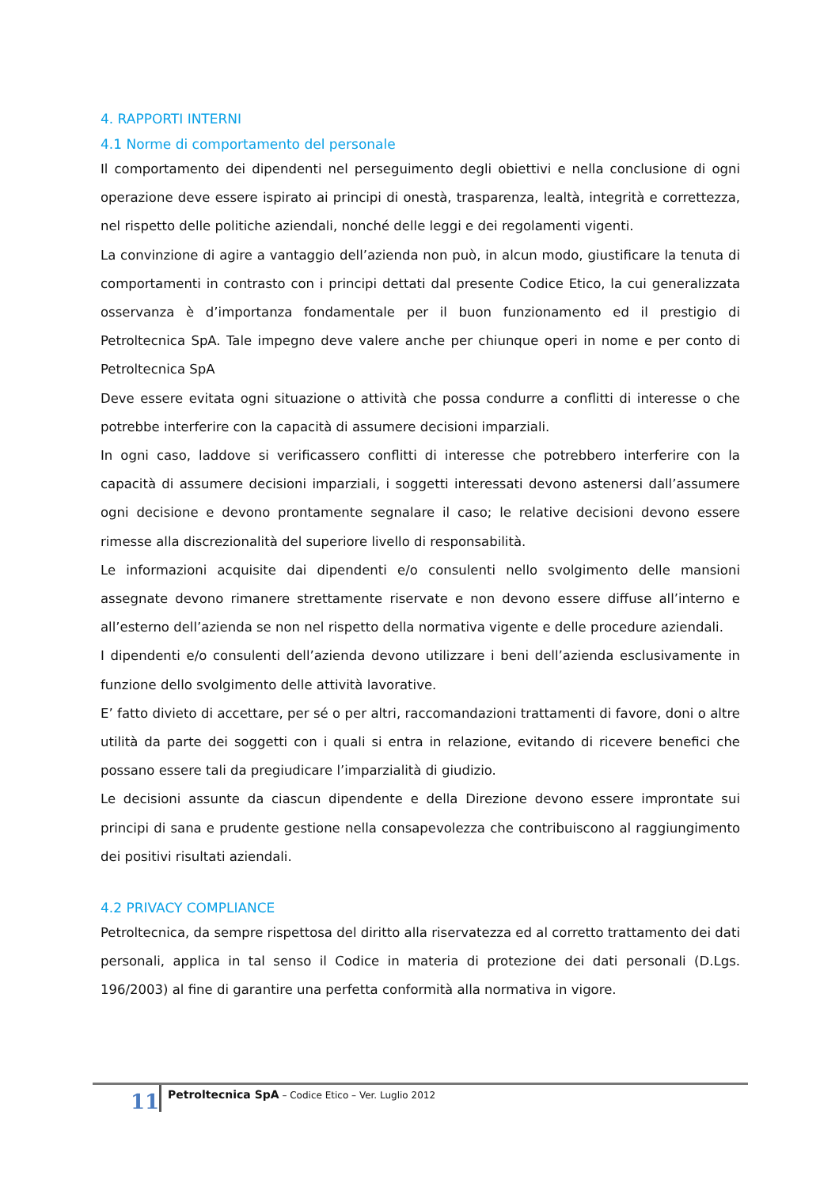4. RAPPORTI INTERNI
4.1 Norme di comportamento del personale
Il comportamento dei dipendenti nel perseguimento degli obiettivi e nella conclusione di ogni operazione deve essere ispirato ai principi di onestà, trasparenza, lealtà, integrità e correttezza, nel rispetto delle politiche aziendali, nonché delle leggi e dei regolamenti vigenti.
La convinzione di agire a vantaggio dell’azienda non può, in alcun modo, giustificare la tenuta di comportamenti in contrasto con i principi dettati dal presente Codice Etico, la cui generalizzata osservanza è d’importanza fondamentale per il buon funzionamento ed il prestigio di Petroltecnica SpA. Tale impegno deve valere anche per chiunque operi in nome e per conto di Petroltecnica SpA
Deve essere evitata ogni situazione o attività che possa condurre a conflitti di interesse o che potrebbe interferire con la capacità di assumere decisioni imparziali.
In ogni caso, laddove si verificassero conflitti di interesse che potrebbero interferire con la capacità di assumere decisioni imparziali, i soggetti interessati devono astenersi dall’assumere ogni decisione e devono prontamente segnalare il caso; le relative decisioni devono essere rimesse alla discrezionalità del superiore livello di responsabilità.
Le informazioni acquisite dai dipendenti e/o consulenti nello svolgimento delle mansioni assegnate devono rimanere strettamente riservate e non devono essere diffuse all’interno e all’esterno dell’azienda se non nel rispetto della normativa vigente e delle procedure aziendali.
I dipendenti e/o consulenti dell’azienda devono utilizzare i beni dell’azienda esclusivamente in funzione dello svolgimento delle attività lavorative.
E’ fatto divieto di accettare, per sé o per altri, raccomandazioni trattamenti di favore, doni o altre utilità da parte dei soggetti con i quali si entra in relazione, evitando di ricevere benefici che possano essere tali da pregiudicare l’imparzialità di giudizio.
Le decisioni assunte da ciascun dipendente e della Direzione devono essere improntate sui principi di sana e prudente gestione nella consapevolezza che contribuiscono al raggiungimento dei positivi risultati aziendali.
4.2 PRIVACY COMPLIANCE
Petroltecnica, da sempre rispettosa del diritto alla riservatezza ed al corretto trattamento dei dati personali, applica in tal senso il Codice in materia di protezione dei dati personali (D.Lgs. 196/2003) al fine di garantire una perfetta conformità alla normativa in vigore.
11
Petroltecnica SpA – Codice Etico – Ver. Luglio 2012